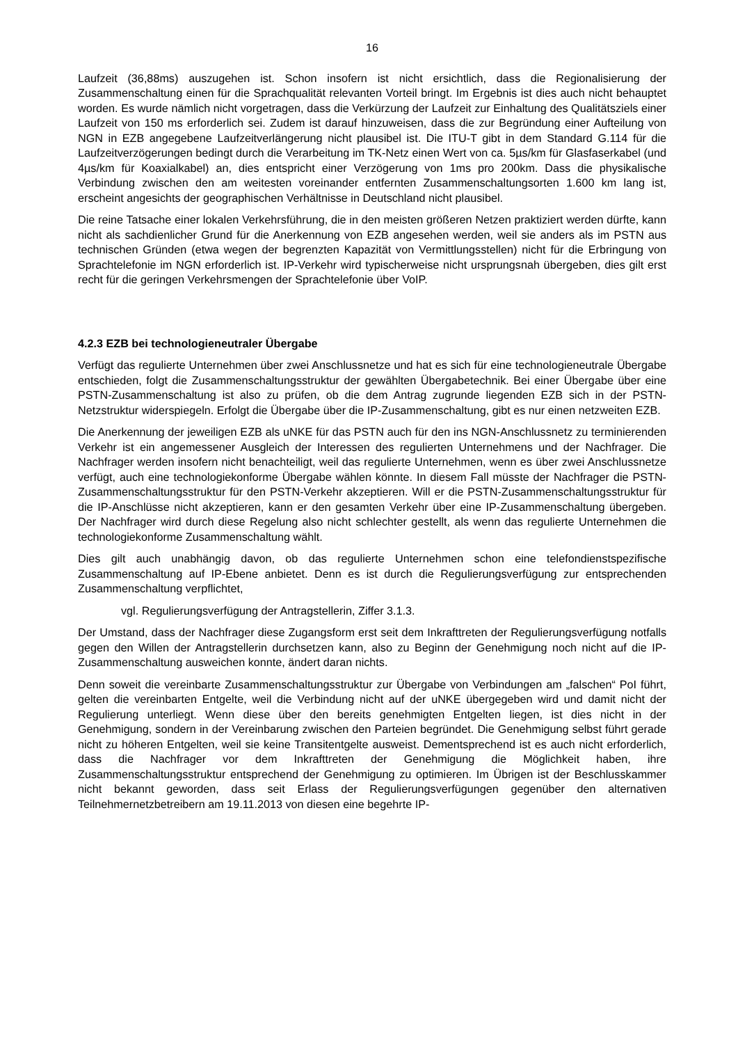16
Laufzeit (36,88ms) auszugehen ist. Schon insofern ist nicht ersichtlich, dass die Regionalisierung der Zusammenschaltung einen für die Sprachqualität relevanten Vorteil bringt. Im Ergebnis ist dies auch nicht behauptet worden. Es wurde nämlich nicht vorgetragen, dass die Verkürzung der Laufzeit zur Einhaltung des Qualitätsziels einer Laufzeit von 150 ms erforderlich sei. Zudem ist darauf hinzuweisen, dass die zur Begründung einer Aufteilung von NGN in EZB angegebene Laufzeitverlängerung nicht plausibel ist. Die ITU-T gibt in dem Standard G.114 für die Laufzeitverzögerungen bedingt durch die Verarbeitung im TK-Netz einen Wert von ca. 5µs/km für Glasfaserkabel (und 4µs/km für Koaxialkabel) an, dies entspricht einer Verzögerung von 1ms pro 200km. Dass die physikalische Verbindung zwischen den am weitesten voreinander entfernten Zusammenschaltungsorten 1.600 km lang ist, erscheint angesichts der geographischen Verhältnisse in Deutschland nicht plausibel.
Die reine Tatsache einer lokalen Verkehrsführung, die in den meisten größeren Netzen praktiziert werden dürfte, kann nicht als sachdienlicher Grund für die Anerkennung von EZB angesehen werden, weil sie anders als im PSTN aus technischen Gründen (etwa wegen der begrenzten Kapazität von Vermittlungsstellen) nicht für die Erbringung von Sprachtelefonie im NGN erforderlich ist. IP-Verkehr wird typischerweise nicht ursprungsnah übergeben, dies gilt erst recht für die geringen Verkehrsmengen der Sprachtelefonie über VoIP.
4.2.3 EZB bei technologieneutraler Übergabe
Verfügt das regulierte Unternehmen über zwei Anschlussnetze und hat es sich für eine technologieneutrale Übergabe entschieden, folgt die Zusammenschaltungsstruktur der gewählten Übergabetechnik. Bei einer Übergabe über eine PSTN-Zusammenschaltung ist also zu prüfen, ob die dem Antrag zugrunde liegenden EZB sich in der PSTN-Netzstruktur widerspiegeln. Erfolgt die Übergabe über die IP-Zusammenschaltung, gibt es nur einen netzweiten EZB.
Die Anerkennung der jeweiligen EZB als uNKE für das PSTN auch für den ins NGN-Anschlussnetz zu terminierenden Verkehr ist ein angemessener Ausgleich der Interessen des regulierten Unternehmens und der Nachfrager. Die Nachfrager werden insofern nicht benachteiligt, weil das regulierte Unternehmen, wenn es über zwei Anschlussnetze verfügt, auch eine technologiekonforme Übergabe wählen könnte. In diesem Fall müsste der Nachfrager die PSTN-Zusammenschaltungsstruktur für den PSTN-Verkehr akzeptieren. Will er die PSTN-Zusammenschaltungsstruktur für die IP-Anschlüsse nicht akzeptieren, kann er den gesamten Verkehr über eine IP-Zusammenschaltung übergeben. Der Nachfrager wird durch diese Regelung also nicht schlechter gestellt, als wenn das regulierte Unternehmen die technologiekonforme Zusammenschaltung wählt.
Dies gilt auch unabhängig davon, ob das regulierte Unternehmen schon eine telefondienstspezifische Zusammenschaltung auf IP-Ebene anbietet. Denn es ist durch die Regulierungsverfügung zur entsprechenden Zusammenschaltung verpflichtet,
vgl. Regulierungsverfügung der Antragstellerin, Ziffer 3.1.3.
Der Umstand, dass der Nachfrager diese Zugangsform erst seit dem Inkrafttreten der Regulierungsverfügung notfalls gegen den Willen der Antragstellerin durchsetzen kann, also zu Beginn der Genehmigung noch nicht auf die IP-Zusammenschaltung ausweichen konnte, ändert daran nichts.
Denn soweit die vereinbarte Zusammenschaltungsstruktur zur Übergabe von Verbindungen am „falschen“ PoI führt, gelten die vereinbarten Entgelte, weil die Verbindung nicht auf der uNKE übergegeben wird und damit nicht der Regulierung unterliegt. Wenn diese über den bereits genehmigten Entgelten liegen, ist dies nicht in der Genehmigung, sondern in der Vereinbarung zwischen den Parteien begründet. Die Genehmigung selbst führt gerade nicht zu höheren Entgelten, weil sie keine Transitentgelte ausweist. Dementsprechend ist es auch nicht erforderlich, dass die Nachfrager vor dem Inkrafttreten der Genehmigung die Möglichkeit haben, ihre Zusammenschaltungsstruktur entsprechend der Genehmigung zu optimieren. Im Übrigen ist der Beschlusskammer nicht bekannt geworden, dass seit Erlass der Regulierungsverfügungen gegenüber den alternativen Teilnehmernetzbetreibern am 19.11.2013 von diesen eine begehrte IP-